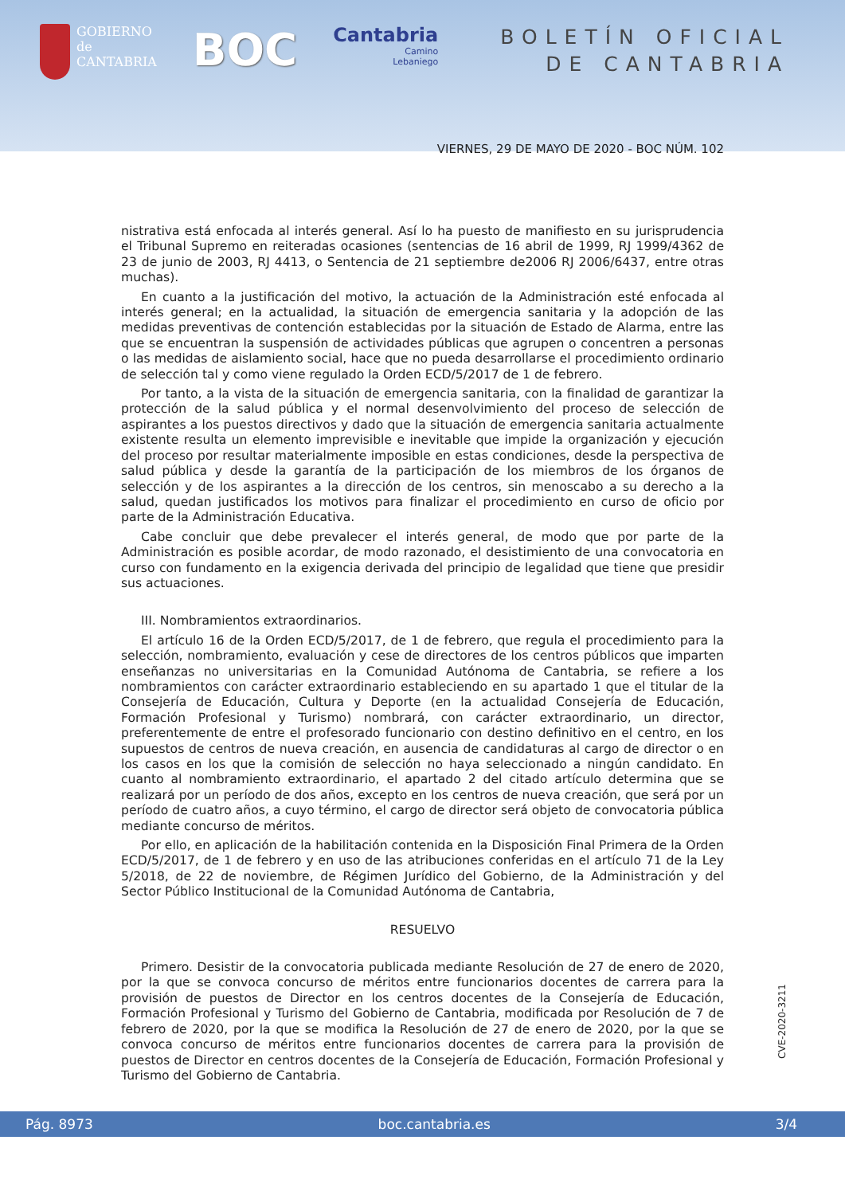GOBIERNO
de
CANTABRIA
BOC
Cantabria
Camino
Lebaniego
BOLETÍN OFICIAL
DE CANTABRIA
VIERNES, 29 DE MAYO DE 2020 - BOC NÚM. 102
nistrativa está enfocada al interés general. Así lo ha puesto de manifiesto en su jurisprudencia el Tribunal Supremo en reiteradas ocasiones (sentencias de 16 abril de 1999, RJ 1999/4362 de 23 de junio de 2003, RJ 4413, o Sentencia de 21 septiembre de2006 RJ 2006/6437, entre otras muchas).
En cuanto a la justificación del motivo, la actuación de la Administración esté enfocada al interés general; en la actualidad, la situación de emergencia sanitaria y la adopción de las medidas preventivas de contención establecidas por la situación de Estado de Alarma, entre las que se encuentran la suspensión de actividades públicas que agrupen o concentren a personas o las medidas de aislamiento social, hace que no pueda desarrollarse el procedimiento ordinario de selección tal y como viene regulado la Orden ECD/5/2017 de 1 de febrero.
Por tanto, a la vista de la situación de emergencia sanitaria, con la finalidad de garantizar la protección de la salud pública y el normal desenvolvimiento del proceso de selección de aspirantes a los puestos directivos y dado que la situación de emergencia sanitaria actualmente existente resulta un elemento imprevisible e inevitable que impide la organización y ejecución del proceso por resultar materialmente imposible en estas condiciones, desde la perspectiva de salud pública y desde la garantía de la participación de los miembros de los órganos de selección y de los aspirantes a la dirección de los centros, sin menoscabo a su derecho a la salud, quedan justificados los motivos para finalizar el procedimiento en curso de oficio por parte de la Administración Educativa.
Cabe concluir que debe prevalecer el interés general, de modo que por parte de la Administración es posible acordar, de modo razonado, el desistimiento de una convocatoria en curso con fundamento en la exigencia derivada del principio de legalidad que tiene que presidir sus actuaciones.
III. Nombramientos extraordinarios.
El artículo 16 de la Orden ECD/5/2017, de 1 de febrero, que regula el procedimiento para la selección, nombramiento, evaluación y cese de directores de los centros públicos que imparten enseñanzas no universitarias en la Comunidad Autónoma de Cantabria, se refiere a los nombramientos con carácter extraordinario estableciendo en su apartado 1 que el titular de la Consejería de Educación, Cultura y Deporte (en la actualidad Consejería de Educación, Formación Profesional y Turismo) nombrará, con carácter extraordinario, un director, preferentemente de entre el profesorado funcionario con destino definitivo en el centro, en los supuestos de centros de nueva creación, en ausencia de candidaturas al cargo de director o en los casos en los que la comisión de selección no haya seleccionado a ningún candidato. En cuanto al nombramiento extraordinario, el apartado 2 del citado artículo determina que se realizará por un período de dos años, excepto en los centros de nueva creación, que será por un período de cuatro años, a cuyo término, el cargo de director será objeto de convocatoria pública mediante concurso de méritos.
Por ello, en aplicación de la habilitación contenida en la Disposición Final Primera de la Orden ECD/5/2017, de 1 de febrero y en uso de las atribuciones conferidas en el artículo 71 de la Ley 5/2018, de 22 de noviembre, de Régimen Jurídico del Gobierno, de la Administración y del Sector Público Institucional de la Comunidad Autónoma de Cantabria,
RESUELVO
Primero. Desistir de la convocatoria publicada mediante Resolución de 27 de enero de 2020, por la que se convoca concurso de méritos entre funcionarios docentes de carrera para la provisión de puestos de Director en los centros docentes de la Consejería de Educación, Formación Profesional y Turismo del Gobierno de Cantabria, modificada por Resolución de 7 de febrero de 2020, por la que se modifica la Resolución de 27 de enero de 2020, por la que se convoca concurso de méritos entre funcionarios docentes de carrera para la provisión de puestos de Director en centros docentes de la Consejería de Educación, Formación Profesional y Turismo del Gobierno de Cantabria.
CVE-2020-3211
Pág. 8973 boc.cantabria.es 3/4